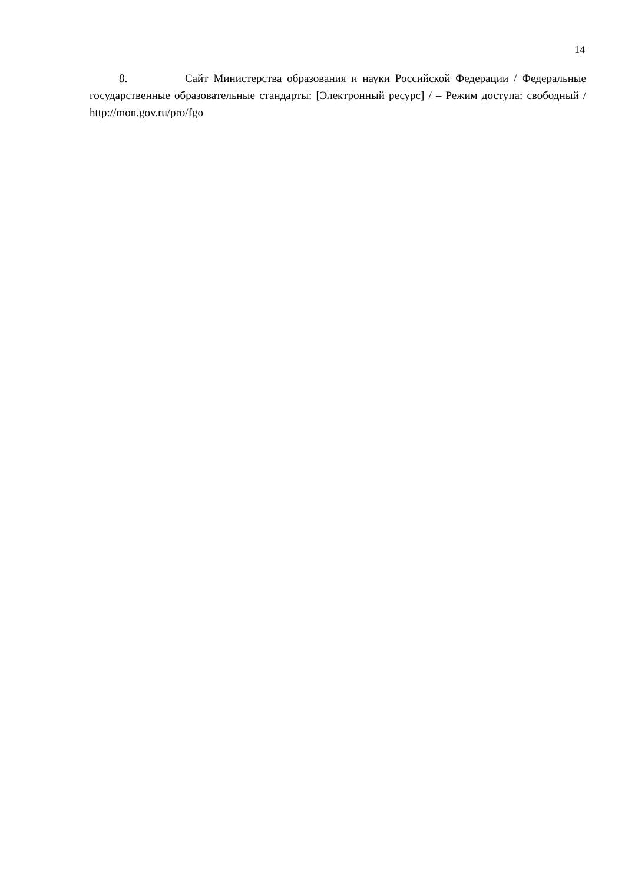14
8. Сайт Министерства образования и науки Российской Федерации / Федеральные государственные образовательные стандарты: [Электронный ресурс] / – Режим доступа: свободный / http://mon.gov.ru/pro/fgo